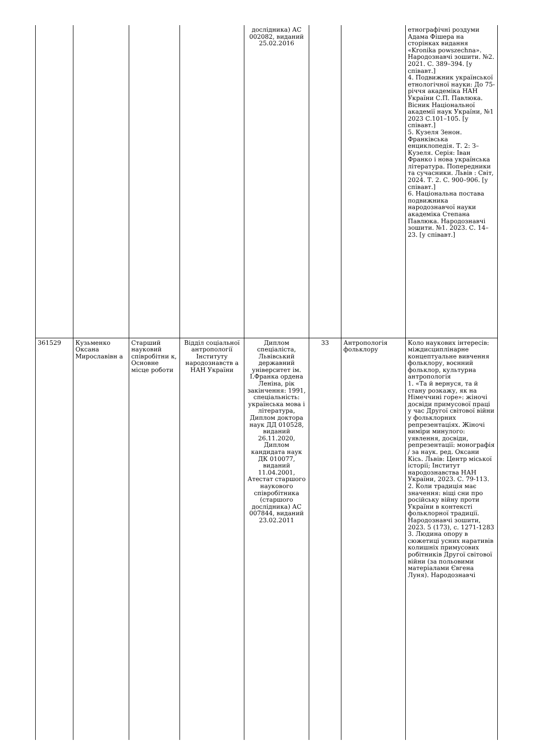| | | | | дослідника) АС 002082, виданий 25.02.2016 | | | етнографічні роздуми Адама Фішера на сторінках видання «Kronika powszechna». Народознавчі зошити. №2. 2021. С. 389–394. [у співавт.] 4. Подвижник української етнологічної науки: До 75-річчя академіка НАН України С.П. Павлюка. Вісник Національної академії наук України, №1 2023 С.101–105. [у співавт.] 5. Кузеля Зенон. Франківська енциклопедія. Т. 2: З–Кузеля. Серія: Іван Франко і нова українська література. Попередники та сучасники. Львів : Світ, 2024. Т. 2. С. 900–906. [у співавт.] 6. Національна постава подвижника народознавчої науки академіка Степана Павлюка. Народознавчі зошити. №1. 2023. С. 14–23. [у співавт.] |
| 361529 | Кузьменко Оксана Мирославівн а | Старший науковий співробітни к, Основне місце роботи | Відділ соціальної антропології Інституту народознавств а НАН України | Диплом спеціаліста, Львівський державний університет ім. І.Франка ордена Леніна, рік закінчення: 1991, спеціальність: українська мова і література, Диплом доктора наук ДД 010528, виданий 26.11.2020, Диплом кандидата наук ДК 010077, виданий 11.04.2001, Атестат старшого наукового співробітника (старшого дослідника) АС 007844, виданий 23.02.2011 | 33 | Антропологія фольклору | Коло наукових інтересів: міждисциплінарне концептуальне вивчення фольклору, воєнний фольклор, культурна антропологія 1. «Та й вернуся, та й стану розкажу, як на Німеччині горе»: жіночі досвіди примусової праці у час Другої світової війни у фольклорних репрезентаціях. Жіночі виміри минулого: уявлення, досвіди, репрезентації: монографія / за наук. ред. Оксани Кісь. Львів: Центр міської історії; Інститут народознавства НАН України, 2023. С. 79-113. 2. Коли традиція має значення: віщі сни про російську війну проти України в контексті фольклорної традиції. Народознавчі зошити, 2023. 5 (173), с. 1271-1283 3. Людина опору в сюжетиці усних наративів колишніх примусових робітників Другої світової війни (за польовими матеріалами Євгена Луня). Народознавчі |